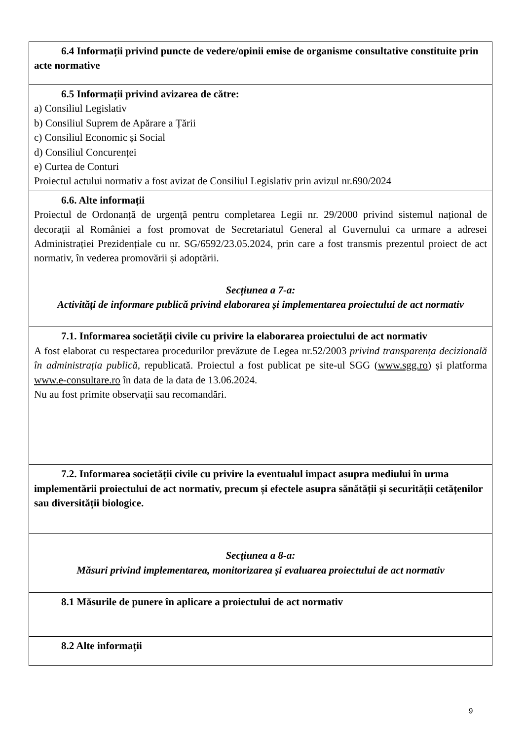| 6.4 Informații privind puncte de vedere/opinii emise de organisme consultative constituite prin acte normative |
| 6.5 Informații privind avizarea de către: a) Consiliul Legislativ b) Consiliul Suprem de Apărare a Țării c) Consiliul Economic și Social d) Consiliul Concurenței e) Curtea de Conturi Proiectul actului normativ a fost avizat de Consiliul Legislativ prin avizul nr.690/2024 |
| 6.6. Alte informații Proiectul de Ordonanță de urgență pentru completarea Legii nr. 29/2000 privind sistemul național de decorații al României a fost promovat de Secretariatul General al Guvernului ca urmare a adresei Administrației Prezidențiale cu nr. SG/6592/23.05.2024, prin care a fost transmis prezentul proiect de act normativ, în vederea promovării și adoptării. |
| Secțiunea a 7-a: Activități de informare publică privind elaborarea și implementarea proiectului de act normativ |
| 7.1. Informarea societății civile cu privire la elaborarea proiectului de act normativ A fost elaborat cu respectarea procedurilor prevăzute de Legea nr.52/2003 privind transparența decizională în administrația publică , republicată. Proiectul a fost publicat pe site-ul SGG ( www.sgg.ro ) și platforma www.e-consultare.ro în data de la data de 13.06.2024. Nu au fost primite observații sau recomandări. |
| 7.2. Informarea societății civile cu privire la eventualul impact asupra mediului în urma implementării proiectului de act normativ, precum și efectele asupra sănătății și securității cetățenilor sau diversității biologice. |
| Secțiunea a 8-a: Măsuri privind implementarea, monitorizarea și evaluarea proiectului de act normativ |
| 8.1 Măsurile de punere în aplicare a proiectului de act normativ |
| 8.2 Alte informații |
9